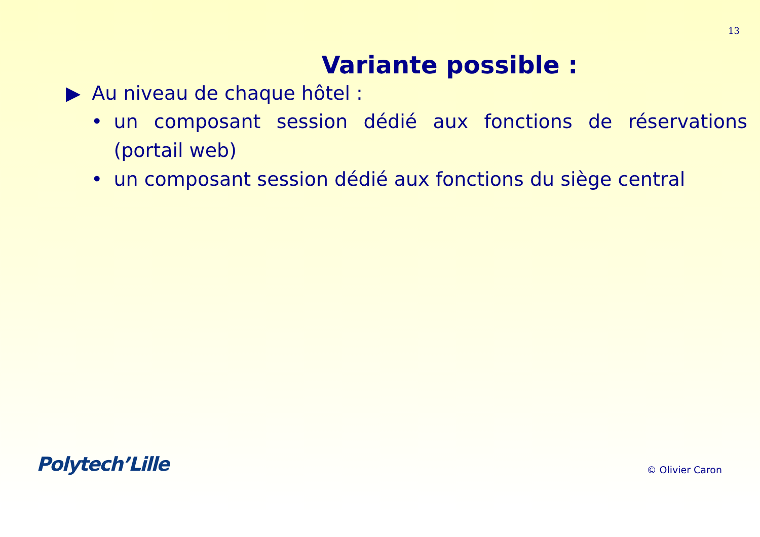13
Variante possible :
▶ Au niveau de chaque hôtel :
• un composant session dédié aux fonctions de réservations (portail web)
• un composant session dédié aux fonctions du siège central
Polytech’Lille
© Olivier Caron